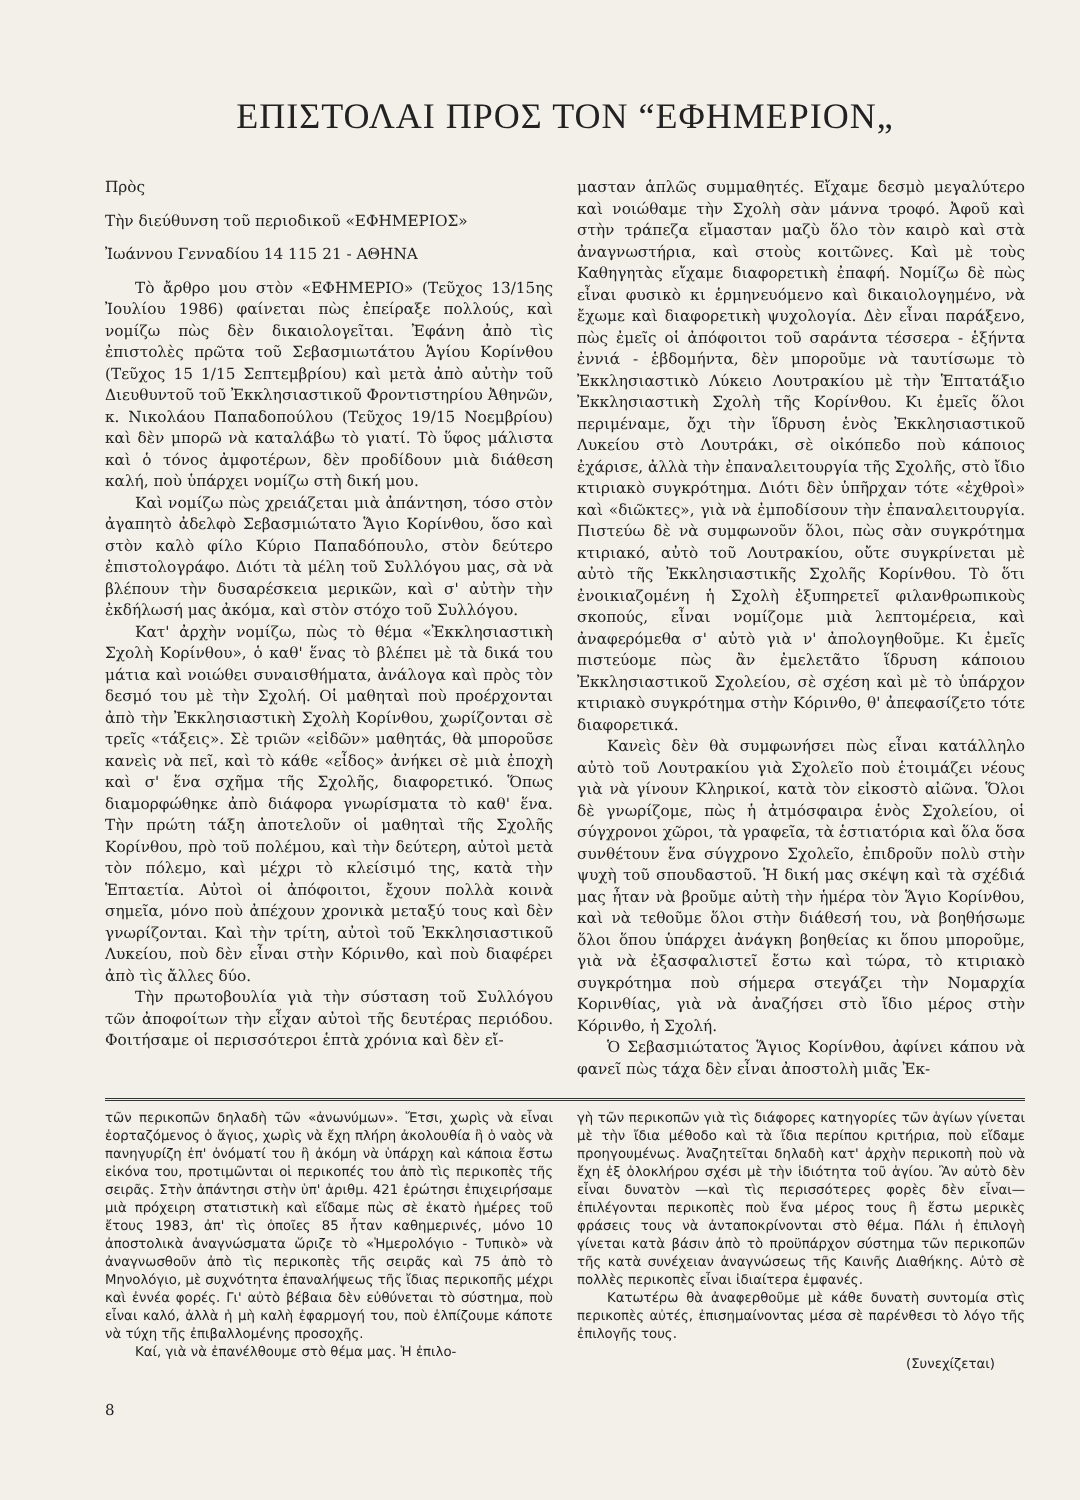ΕΠΙΣΤΟΛΑΙ ΠΡΟΣ ΤΟΝ “ΕΦΗΜΕΡΙΟΝ„
Πρὸς
Τὴν διεύθυνση τοῦ περιοδικοῦ «ΕΦΗΜΕΡΙΟΣ»
Ἰωάννου Γενναδίου 14 115 21 - ΑΘΗΝΑ
Τὸ ἄρθρο μου στὸν «ΕΦΗΜΕΡΙΟ» (Τεῦχος 13/15ης Ἰουλίου 1986) φαίνεται πὼς ἐπείραξε πολλούς, καὶ νομίζω πὼς δὲν δικαιολογεῖται. Ἐφάνη ἀπὸ τὶς ἐπιστολὲς πρῶτα τοῦ Σεβασμιωτάτου Ἁγίου Κορίνθου (Τεῦχος 15 1/15 Σεπτεμβρίου) καὶ μετὰ ἀπὸ αὐτὴν τοῦ Διευθυντοῦ τοῦ Ἐκκλησιαστικοῦ Φροντιστηρίου Ἀθηνῶν, κ. Νικολάου Παπαδοπούλου (Τεῦχος 19/15 Νοεμβρίου) καὶ δὲν μπορῶ νὰ καταλάβω τὸ γιατί. Τὸ ὕφος μάλιστα καὶ ὁ τόνος ἀμφοτέρων, δὲν προδίδουν μιὰ διάθεση καλή, ποὺ ὑπάρχει νομίζω στὴ δική μου.
Καὶ νομίζω πὼς χρειάζεται μιὰ ἀπάντηση, τόσο στὸν ἀγαπητὸ ἀδελφὸ Σεβασμιώτατο Ἅγιο Κορίνθου, ὅσο καὶ στὸν καλὸ φίλο Κύριο Παπαδόπουλο, στὸν δεύτερο ἐπιστολογράφο. Διότι τὰ μέλη τοῦ Συλλόγου μας, σὰ νὰ βλέπουν τὴν δυσαρέσκεια μερικῶν, καὶ σ' αὐτὴν τὴν ἐκδήλωσή μας ἀκόμα, καὶ στὸν στόχο τοῦ Συλλόγου.
Κατ' ἀρχὴν νομίζω, πὼς τὸ θέμα «Ἐκκλησιαστικὴ Σχολὴ Κορίνθου», ὁ καθ' ἕνας τὸ βλέπει μὲ τὰ δικά του μάτια καὶ νοιώθει συναισθήματα, ἀνάλογα καὶ πρὸς τὸν δεσμό του μὲ τὴν Σχολή. Οἱ μαθηταὶ ποὺ προέρχονται ἀπὸ τὴν Ἐκκλησιαστικὴ Σχολὴ Κορίνθου, χωρίζονται σὲ τρεῖς «τάξεις». Σὲ τριῶν «εἰδῶν» μαθητάς, θὰ μποροῦσε κανεὶς νὰ πεῖ, καὶ τὸ κάθε «εἶδος» ἀνήκει σὲ μιὰ ἐποχὴ καὶ σ' ἕνα σχῆμα τῆς Σχολῆς, διαφορετικό. Ὅπως διαμορφώθηκε ἀπὸ διάφορα γνωρίσματα τὸ καθ' ἕνα. Τὴν πρώτη τάξη ἀποτελοῦν οἱ μαθηταὶ τῆς Σχολῆς Κορίνθου, πρὸ τοῦ πολέμου, καὶ τὴν δεύτερη, αὐτοὶ μετὰ τὸν πόλεμο, καὶ μέχρι τὸ κλείσιμό της, κατὰ τὴν Ἑπταετία. Αὐτοὶ οἱ ἀπόφοιτοι, ἔχουν πολλὰ κοινὰ σημεῖα, μόνο ποὺ ἀπέχουν χρονικὰ μεταξύ τους καὶ δὲν γνωρίζονται. Καὶ τὴν τρίτη, αὐτοὶ τοῦ Ἐκκλησιαστικοῦ Λυκείου, ποὺ δὲν εἶναι στὴν Κόρινθο, καὶ ποὺ διαφέρει ἀπὸ τὶς ἄλλες δύο.
Τὴν πρωτοβουλία γιὰ τὴν σύσταση τοῦ Συλλόγου τῶν ἀποφοίτων τὴν εἶχαν αὐτοὶ τῆς δευτέρας περιόδου. Φοιτήσαμε οἱ περισσότεροι ἑπτὰ χρόνια καὶ δὲν εἴ-
μασταν ἁπλῶς συμμαθητές. Εἴχαμε δεσμὸ μεγαλύτερο καὶ νοιώθαμε τὴν Σχολὴ σὰν μάννα τροφό. Ἀφοῦ καὶ στὴν τράπεζα εἴμασταν μαζὺ ὅλο τὸν καιρὸ καὶ στὰ ἀναγνωστήρια, καὶ στοὺς κοιτῶνες. Καὶ μὲ τοὺς Καθηγητὰς εἴχαμε διαφορετικὴ ἐπαφή. Νομίζω δὲ πὼς εἶναι φυσικὸ κι ἑρμηνευόμενο καὶ δικαιολογημένο, νὰ ἔχωμε καὶ διαφορετικὴ ψυχολογία. Δὲν εἶναι παράξενο, πὼς ἐμεῖς οἱ ἀπόφοιτοι τοῦ σαράντα τέσσερα - ἑξήντα ἐννιά - ἑβδομήντα, δὲν μποροῦμε νὰ ταυτίσωμε τὸ Ἐκκλησιαστικὸ Λύκειο Λουτρακίου μὲ τὴν Ἑπτατάξιο Ἐκκλησιαστικὴ Σχολὴ τῆς Κορίνθου. Κι ἐμεῖς ὅλοι περιμέναμε, ὄχι τὴν ἵδρυση ἑνὸς Ἐκκλησιαστικοῦ Λυκείου στὸ Λουτράκι, σὲ οἰκόπεδο ποὺ κάποιος ἐχάρισε, ἀλλὰ τὴν ἐπαναλειτουργία τῆς Σχολῆς, στὸ ἴδιο κτιριακὸ συγκρότημα. Διότι δὲν ὑπῆρχαν τότε «ἐχθροὶ» καὶ «διῶκτες», γιὰ νὰ ἐμποδίσουν τὴν ἐπαναλειτουργία. Πιστεύω δὲ νὰ συμφωνοῦν ὅλοι, πὼς σὰν συγκρότημα κτιριακό, αὐτὸ τοῦ Λουτρακίου, οὔτε συγκρίνεται μὲ αὐτὸ τῆς Ἐκκλησιαστικῆς Σχολῆς Κορίνθου. Τὸ ὅτι ἐνοικιαζομένη ἡ Σχολὴ ἐξυπηρετεῖ φιλανθρωπικοὺς σκοπούς, εἶναι νομίζομε μιὰ λεπτομέρεια, καὶ ἀναφερόμεθα σ' αὐτὸ γιὰ ν' ἀπολογηθοῦμε. Κι ἐμεῖς πιστεύομε πὼς ἂν ἐμελετᾶτο ἵδρυση κάποιου Ἐκκλησιαστικοῦ Σχολείου, σὲ σχέση καὶ μὲ τὸ ὑπάρχον κτιριακὸ συγκρότημα στὴν Κόρινθο, θ' ἀπεφασίζετο τότε διαφορετικά.
Κανεὶς δὲν θὰ συμφωνήσει πὼς εἶναι κατάλληλο αὐτὸ τοῦ Λουτρακίου γιὰ Σχολεῖο ποὺ ἑτοιμάζει νέους γιὰ νὰ γίνουν Κληρικοί, κατὰ τὸν εἰκοστὸ αἰῶνα. Ὅλοι δὲ γνωρίζομε, πὼς ἡ ἀτμόσφαιρα ἑνὸς Σχολείου, οἱ σύγχρονοι χῶροι, τὰ γραφεῖα, τὰ ἑστιατόρια καὶ ὅλα ὅσα συνθέτουν ἕνα σύγχρονο Σχολεῖο, ἐπιδροῦν πολὺ στὴν ψυχὴ τοῦ σπουδαστοῦ. Ἡ δική μας σκέψη καὶ τὰ σχέδιά μας ἦταν νὰ βροῦμε αὐτὴ τὴν ἡμέρα τὸν Ἅγιο Κορίνθου, καὶ νὰ τεθοῦμε ὅλοι στὴν διάθεσή του, νὰ βοηθήσωμε ὅλοι ὅπου ὑπάρχει ἀνάγκη βοηθείας κι ὅπου μποροῦμε, γιὰ νὰ ἐξασφαλιστεῖ ἔστω καὶ τώρα, τὸ κτιριακὸ συγκρότημα ποὺ σήμερα στεγάζει τὴν Νομαρχία Κορινθίας, γιὰ νὰ ἀναζήσει στὸ ἴδιο μέρος στὴν Κόρινθο, ἡ Σχολή.
Ὁ Σεβασμιώτατος Ἅγιος Κορίνθου, ἀφίνει κάπου νὰ φανεῖ πὼς τάχα δὲν εἶναι ἀποστολὴ μιᾶς Ἐκ-
τῶν περικοπῶν δηλαδὴ τῶν «ἀνωνύμων». Ἔτσι, χωρὶς νὰ εἶναι ἑορταζόμενος ὁ ἅγιος, χωρὶς νὰ ἔχη πλήρη ἀκολουθία ἢ ὁ ναὸς νὰ πανηγυρίζη ἐπ' ὀνόματί του ἢ ἀκόμη νὰ ὑπάρχη καὶ κάποια ἔστω εἰκόνα του, προτιμῶνται οἱ περικοπές του ἀπὸ τὶς περικοπὲς τῆς σειρᾶς. Στὴν ἀπάντησι στὴν ὑπ' ἀριθμ. 421 ἐρώτησι ἐπιχειρήσαμε μιὰ πρόχειρη στατιστικὴ καὶ εἴδαμε πὼς σὲ ἑκατὸ ἡμέρες τοῦ ἔτους 1983, ἀπ' τὶς ὁποῖες 85 ἦταν καθημερινές, μόνο 10 ἀποστολικὰ ἀναγνώσματα ὥριζε τὸ «Ἡμερολόγιο - Τυπικὸ» νὰ ἀναγνωσθοῦν ἀπὸ τὶς περικοπὲς τῆς σειρᾶς καὶ 75 ἀπὸ τὸ Μηνολόγιο, μὲ συχνότητα ἐπαναλήψεως τῆς ἴδιας περικοπῆς μέχρι καὶ ἐννέα φορές. Γι' αὐτὸ βέβαια δὲν εὐθύνεται τὸ σύστημα, ποὺ εἶναι καλό, ἀλλὰ ἡ μὴ καλὴ ἐφαρμογή του, ποὺ ἐλπίζουμε κάποτε νὰ τύχη τῆς ἐπιβαλλομένης προσοχῆς.
Καί, γιὰ νὰ ἐπανέλθουμε στὸ θέμα μας. Ἡ ἐπιλο-
γὴ τῶν περικοπῶν γιὰ τὶς διάφορες κατηγορίες τῶν ἁγίων γίνεται μὲ τὴν ἴδια μέθοδο καὶ τὰ ἴδια περίπου κριτήρια, ποὺ εἴδαμε προηγουμένως. Ἀναζητεῖται δηλαδὴ κατ' ἀρχὴν περικοπὴ ποὺ νὰ ἔχη ἐξ ὁλοκλήρου σχέσι μὲ τὴν ἰδιότητα τοῦ ἁγίου. Ἂν αὐτὸ δὲν εἶναι δυνατὸν —καὶ τὶς περισσότερες φορὲς δὲν εἶναι— ἐπιλέγονται περικοπὲς ποὺ ἕνα μέρος τους ἢ ἔστω μερικὲς φράσεις τους νὰ ἀνταποκρίνονται στὸ θέμα. Πάλι ἡ ἐπιλογὴ γίνεται κατὰ βάσιν ἀπὸ τὸ προϋπάρχον σύστημα τῶν περικοπῶν τῆς κατὰ συνέχειαν ἀναγνώσεως τῆς Καινῆς Διαθήκης. Αὐτὸ σὲ πολλὲς περικοπὲς εἶναι ἰδιαίτερα ἐμφανές.
Κατωτέρω θὰ ἀναφερθοῦμε μὲ κάθε δυνατὴ συντομία στὶς περικοπὲς αὐτές, ἐπισημαίνοντας μέσα σὲ παρένθεσι τὸ λόγο τῆς ἐπιλογῆς τους.
(Συνεχίζεται)
8